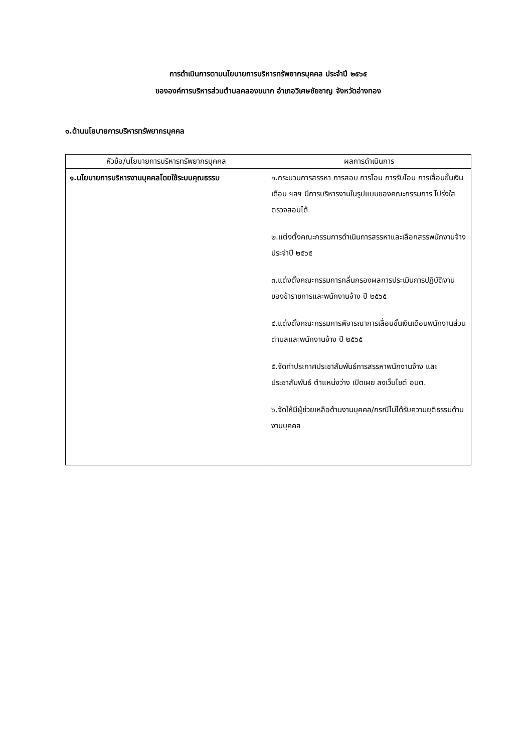การดำเนินการตามนโยบายการบริหารทรัพยากรบุคคล ประจำปี ๒๕๖๕
ขององค์การบริหารส่วนตำบลคลองขนาก อำเภอวิเศษชัยชาญ จังหวัดอ่างทอง
๑.ด้านนโยบายการบริหารทรัพยากรบุคคล
| หัวข้อ/นโยบายการบริหารทรัพยากรบุคคล | ผลการดำเนินการ |
| --- | --- |
| ๑.นโยบายการบริหารงานบุคคลโดยใช้ระบบคุณธรรม | ๑.กระบวนการสรรหา การสอบ การโอน การรับโอน การเลื่อนขั้นเงินเดือน ฯลฯ มีการบริหารงานในรูปแบบของคณะกรรมการ โปร่งใสตรวจสอบได้ ๒.แต่งตั้งคณะกรรมการดำเนินการสรรหาและเลือกสรรพนักงานจ้าง ประจำปี ๒๕๖๕ ๓.แต่งตั้งคณะกรรมการกลั่นกรองผลการประเมินการปฏิบัติงานของข้าราชการและพนักงานจ้าง ปี ๒๕๖๕ ๔.แต่งตั้งคณะกรรมการพิจารณาการเลื่อนขั้นเงินเดือนพนักงานส่วนตำบลและพนักงานจ้าง ปี ๒๕๖๕ ๕.จัดทำประกาศประชาสัมพันธ์การสรรหาพนักงานจ้าง และประชาสัมพันธ์ ตำแหน่งว่าง เปิดเผย ลงเว็บไซต์ อบต. ๖.จัดให้มีผู้ช่วยเหลือด้านงานบุคคล/กรณีไม่ได้รับความยุติธรรมด้านงานบุคคล |